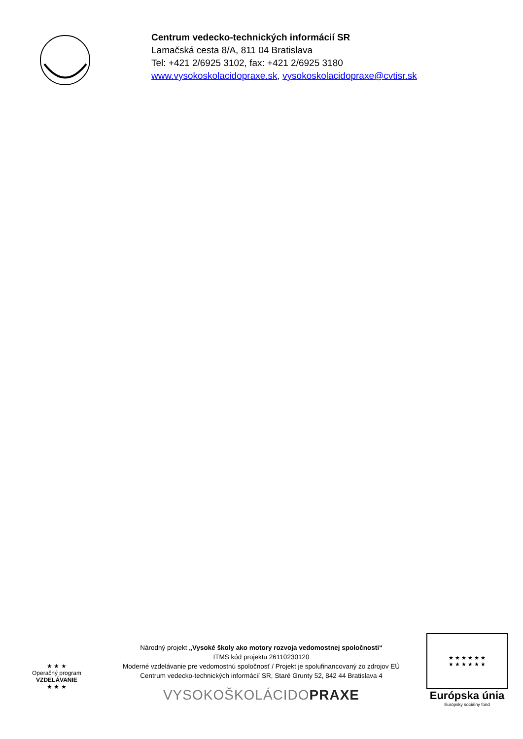Centrum vedecko-technických informácií SR
Lamačská cesta 8/A, 811 04 Bratislava
Tel: +421 2/6925 3102, fax: +421 2/6925 3180
www.vysokoskolacidopraxe.sk, vysokoskolacidopraxe@cvtisr.sk
★ ★ ★
Operačný program
VZDELÁVANIE
★ ★ ★
Národný projekt „Vysoké školy ako motory rozvoja vedomostnej spoločnosti“
ITMS kód projektu 26110230120
Moderné vzdelávanie pre vedomostnú spoločnosť / Projekt je spolufinancovaný zo zdrojov EÚ
Centrum vedecko-technických informácií SR, Staré Grunty 52, 842 44 Bratislava 4
VYSOKOŠKOLÁCIDOPRAXE
★ ★ ★ ★ ★ ★
★ ★ ★ ★ ★ ★
Európska únia
Európsky sociálny fond